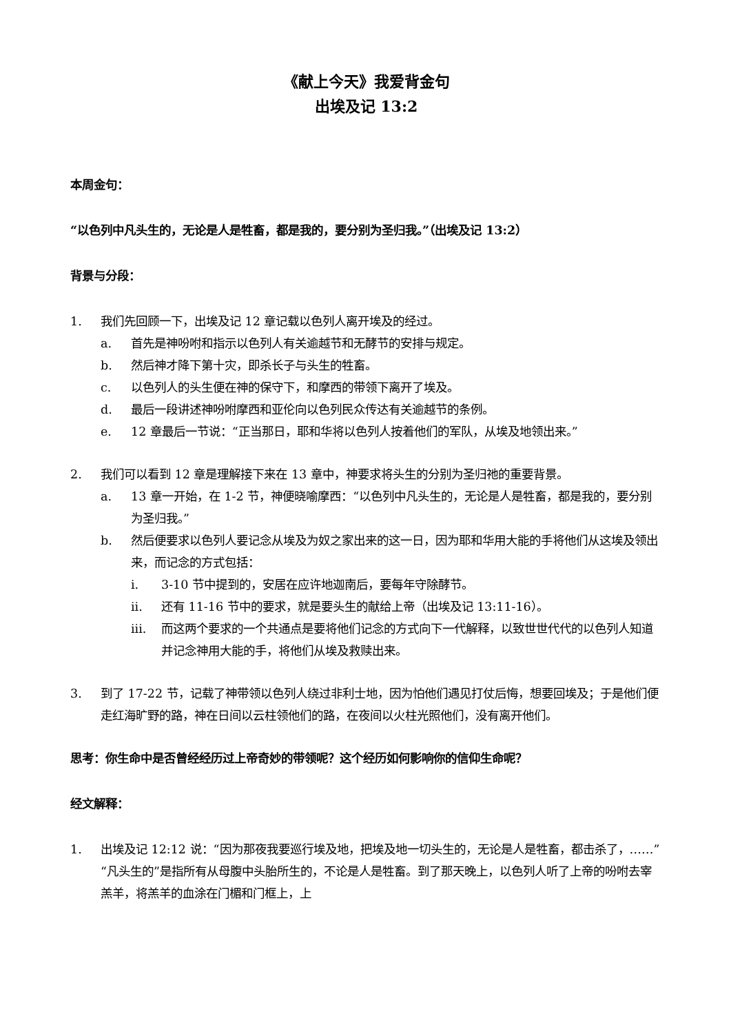《献上今天》我爱背金句
出埃及记 13:2
本周金句：
“以色列中凡头生的，无论是人是牲畜，都是我的，要分别为圣归我。”（出埃及记 13:2）
背景与分段：
1. 我们先回顾一下，出埃及记 12 章记载以色列人离开埃及的经过。
a. 首先是神吩咐和指示以色列人有关逾越节和无酵节的安排与规定。
b. 然后神才降下第十灾，即杀长子与头生的牲畜。
c. 以色列人的头生便在神的保守下，和摩西的带领下离开了埃及。
d. 最后一段讲述神吩咐摩西和亚伦向以色列民众传达有关逾越节的条例。
e. 12 章最后一节说：“正当那日，耶和华将以色列人按着他们的军队，从埃及地领出来。”
2. 我们可以看到 12 章是理解接下来在 13 章中，神要求将头生的分别为圣归祂的重要背景。
a. 13 章一开始，在 1-2 节，神便晓喻摩西：“以色列中凡头生的，无论是人是牲畜，都是我的，要分别为圣归我。”
b. 然后便要求以色列人要记念从埃及为奴之家出来的这一日，因为耶和华用大能的手将他们从这埃及领出来，而记念的方式包括：
i. 3-10 节中提到的，安居在应许地迦南后，要每年守除酵节。
ii. 还有 11-16 节中的要求，就是要头生的献给上帝（出埃及记 13:11-16）。
iii. 而这两个要求的一个共通点是要将他们记念的方式向下一代解释，以致世世代代的以色列人知道并记念神用大能的手，将他们从埃及救赎出来。
3. 到了 17-22 节，记载了神带领以色列人绕过非利士地，因为怕他们遇见打仗后悔，想要回埃及；于是他们便走红海旷野的路，神在日间以云柱领他们的路，在夜间以火柱光照他们，没有离开他们。
思考：你生命中是否曾经经历过上帝奇妙的带领呢？这个经历如何影响你的信仰生命呢？
经文解释：
1. 出埃及记 12:12 说：“因为那夜我要巡行埃及地，把埃及地一切头生的，无论是人是牲畜，都击杀了，……”“凡头生的”是指所有从母腹中头胎所生的，不论是人是牲畜。到了那天晚上，以色列人听了上帝的吩咐去宰羔羊，将羔羊的血涂在门楣和门框上，上